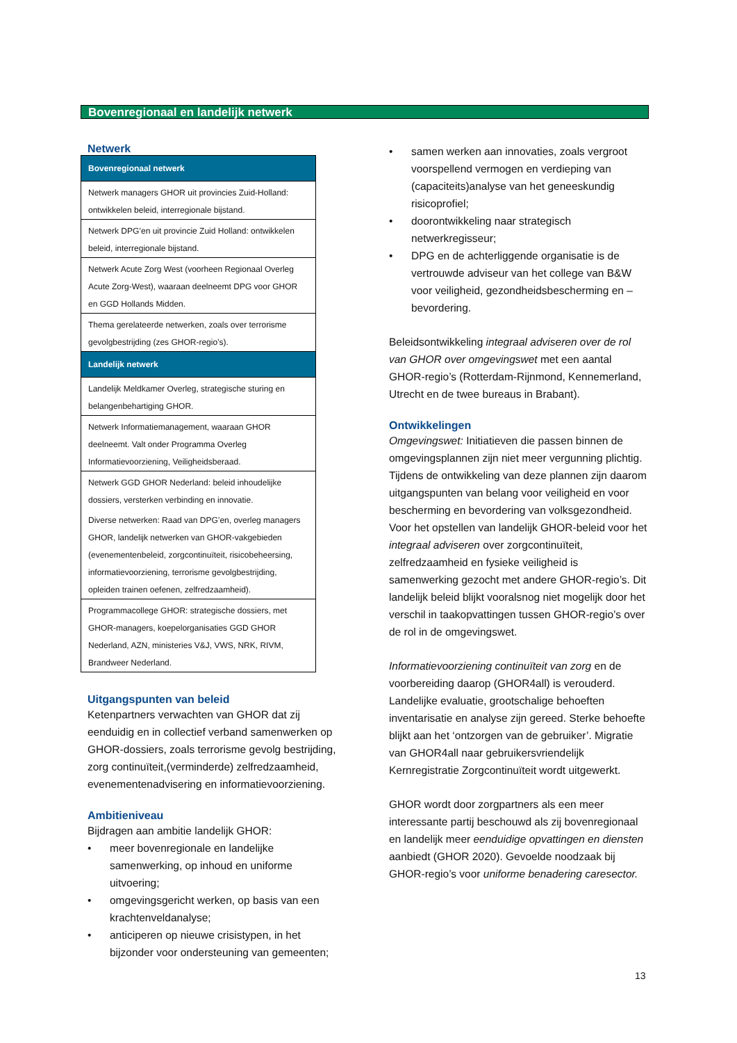Bovenregionaal en landelijk netwerk
Netwerk
| Bovenregionaal netwerk |
| --- |
| Netwerk managers GHOR uit provincies Zuid-Holland: ontwikkelen beleid, interregionale bijstand. |
| Netwerk DPG’en uit provincie Zuid Holland: ontwikkelen beleid, interregionale bijstand. |
| Netwerk Acute Zorg West (voorheen Regionaal Overleg Acute Zorg-West), waaraan deelneemt DPG voor GHOR en GGD Hollands Midden. |
| Thema gerelateerde netwerken, zoals over terrorisme gevolgbestrijding (zes GHOR-regio’s). |
| Landelijk netwerk |
| Landelijk Meldkamer Overleg, strategische sturing en belangenbehartiging GHOR. |
| Netwerk Informatiemanagement, waaraan GHOR deelneemt. Valt onder Programma Overleg Informatievoorziening, Veiligheidsberaad. |
| Netwerk GGD GHOR Nederland: beleid inhoudelijke dossiers, versterken verbinding en innovatie. |
| Diverse netwerken: Raad van DPG’en, overleg managers GHOR, landelijk netwerken van GHOR-vakgebieden (evenementenbeleid, zorgcontinuïteit, risicobeheersing, informatievoorziening, terrorisme gevolgbestrijding, opleiden trainen oefenen, zelfredzaamheid). |
| Programmacollege GHOR: strategische dossiers, met GHOR-managers, koepelorganisaties GGD GHOR Nederland, AZN, ministeries V&J, VWS, NRK, RIVM, Brandweer Nederland. |
Uitgangspunten van beleid
Ketenpartners verwachten van GHOR dat zij eenduidig en in collectief verband samenwerken op GHOR-dossiers, zoals terrorisme gevolg bestrijding, zorg continuïteit,(verminderde) zelfredzaamheid, evenementenadvisering en informatievoorziening.
Ambitieniveau
Bijdragen aan ambitie landelijk GHOR:
• meer bovenregionale en landelijke samenwerking, op inhoud en uniforme uitvoering;
• omgevingsgericht werken, op basis van een krachtenveldanalyse;
• anticiperen op nieuwe crisistypen, in het bijzonder voor ondersteuning van gemeenten;
• samen werken aan innovaties, zoals vergroot voorspellend vermogen en verdieping van (capaciteits)analyse van het geneeskundig risicoprofiel;
• doorontwikkeling naar strategisch netwerkregisseur;
• DPG en de achterliggende organisatie is de vertrouwde adviseur van het college van B&W voor veiligheid, gezondheidsbescherming en – bevordering.
Beleidsontwikkeling integraal adviseren over de rol van GHOR over omgevingswet met een aantal GHOR-regio’s (Rotterdam-Rijnmond, Kennemerland, Utrecht en de twee bureaus in Brabant).
Ontwikkelingen
Omgevingswet: Initiatieven die passen binnen de omgevingsplannen zijn niet meer vergunning plichtig. Tijdens de ontwikkeling van deze plannen zijn daarom uitgangspunten van belang voor veiligheid en voor bescherming en bevordering van volksgezondheid. Voor het opstellen van landelijk GHOR-beleid voor het integraal adviseren over zorgcontinuïteit, zelfredzaamheid en fysieke veiligheid is samenwerking gezocht met andere GHOR-regio’s. Dit landelijk beleid blijkt vooralsnog niet mogelijk door het verschil in taakopvattingen tussen GHOR-regio’s over de rol in de omgevingswet.
Informatievoorziening continuïteit van zorg en de voorbereiding daarop (GHOR4all) is verouderd. Landelijke evaluatie, grootschalige behoeften inventarisatie en analyse zijn gereed. Sterke behoefte blijkt aan het ‘ontzorgen van de gebruiker’. Migratie van GHOR4all naar gebruikersvriendelijk Kernregistratie Zorgcontinuïteit wordt uitgewerkt.
GHOR wordt door zorgpartners als een meer interessante partij beschouwd als zij bovenregionaal en landelijk meer eenduidige opvattingen en diensten aanbiedt (GHOR 2020). Gevoelde noodzaak bij GHOR-regio’s voor uniforme benadering caresector.
13